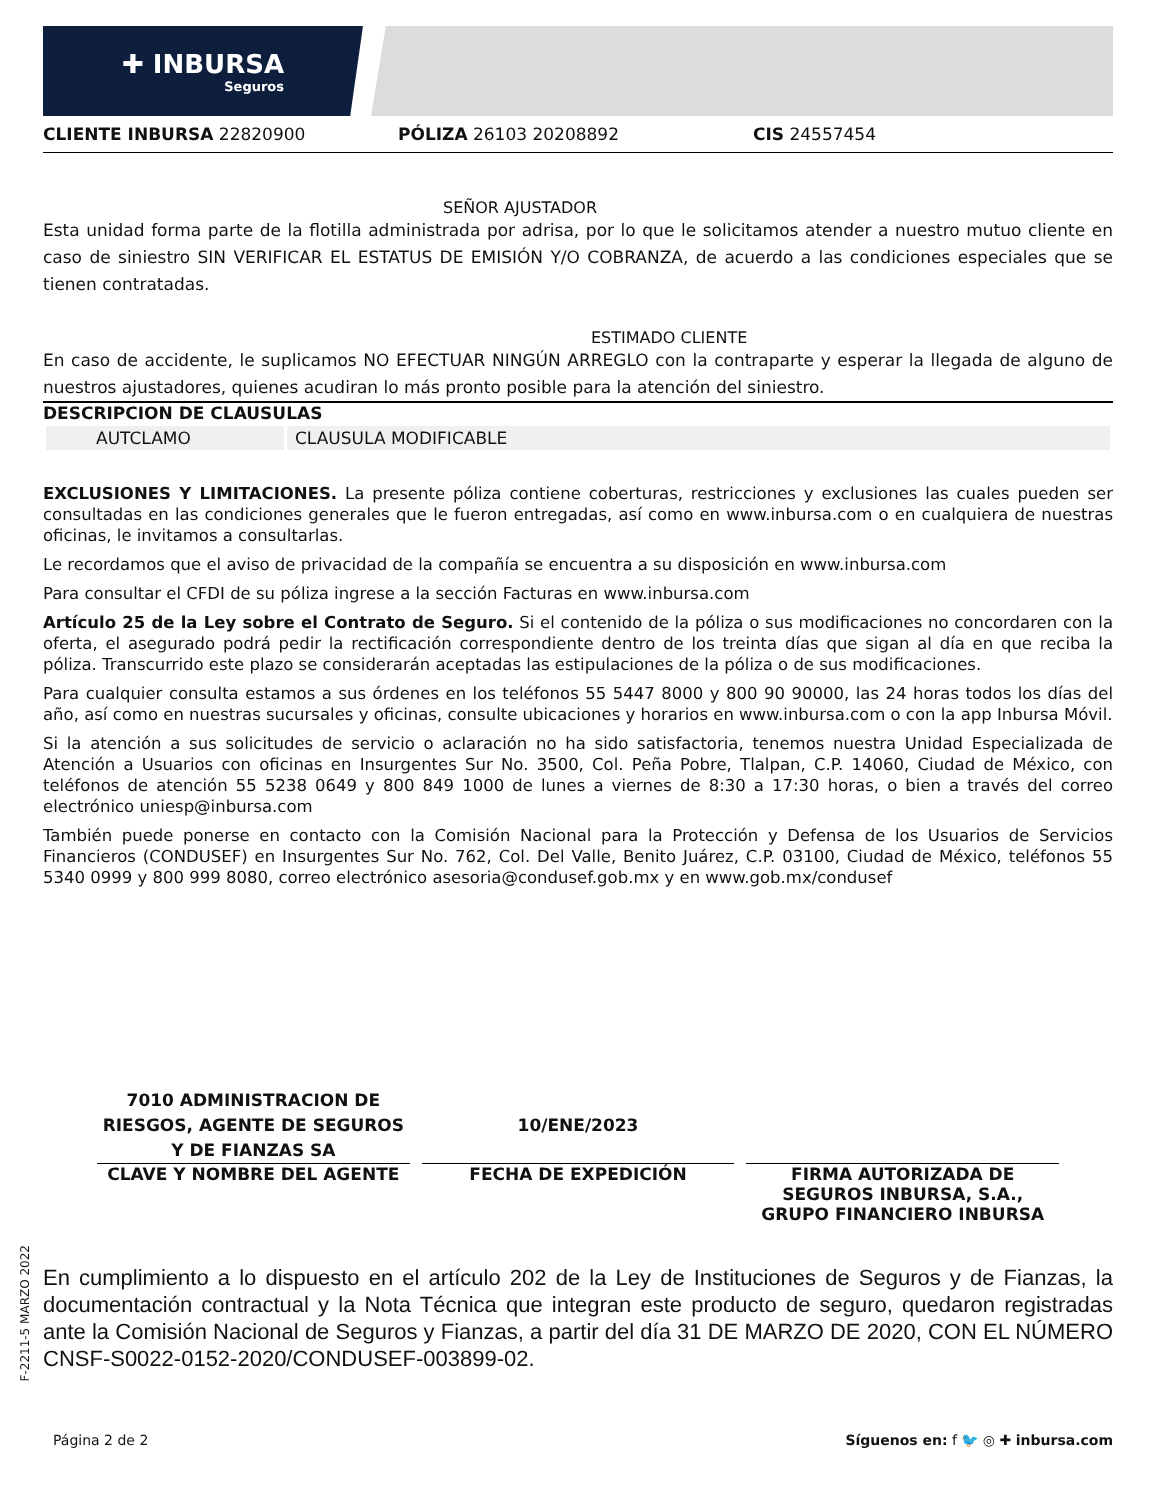✚ INBURSA
Seguros
CLIENTE INBURSA 22820900 PÓLIZA 26103 20208892 CIS 24557454
SEÑOR AJUSTADOR
Esta unidad forma parte de la flotilla administrada por adrisa, por lo que le solicitamos atender a nuestro mutuo cliente en caso de siniestro SIN VERIFICAR EL ESTATUS DE EMISIÓN Y/O COBRANZA, de acuerdo a las condiciones especiales que se tienen contratadas.
ESTIMADO CLIENTE
En caso de accidente, le suplicamos NO EFECTUAR NINGÚN ARREGLO con la contraparte y esperar la llegada de alguno de nuestros ajustadores, quienes acudiran lo más pronto posible para la atención del siniestro.
DESCRIPCION DE CLAUSULAS
| AUTCLAMO | CLAUSULA MODIFICABLE |
EXCLUSIONES Y LIMITACIONES. La presente póliza contiene coberturas, restricciones y exclusiones las cuales pueden ser consultadas en las condiciones generales que le fueron entregadas, así como en www.inbursa.com o en cualquiera de nuestras oficinas, le invitamos a consultarlas.
Le recordamos que el aviso de privacidad de la compañía se encuentra a su disposición en www.inbursa.com
Para consultar el CFDI de su póliza ingrese a la sección Facturas en www.inbursa.com
Artículo 25 de la Ley sobre el Contrato de Seguro. Si el contenido de la póliza o sus modificaciones no concordaren con la oferta, el asegurado podrá pedir la rectificación correspondiente dentro de los treinta días que sigan al día en que reciba la póliza. Transcurrido este plazo se considerarán aceptadas las estipulaciones de la póliza o de sus modificaciones.
Para cualquier consulta estamos a sus órdenes en los teléfonos 55 5447 8000 y 800 90 90000, las 24 horas todos los días del año, así como en nuestras sucursales y oficinas, consulte ubicaciones y horarios en www.inbursa.com o con la app Inbursa Móvil.
Si la atención a sus solicitudes de servicio o aclaración no ha sido satisfactoria, tenemos nuestra Unidad Especializada de Atención a Usuarios con oficinas en Insurgentes Sur No. 3500, Col. Peña Pobre, Tlalpan, C.P. 14060, Ciudad de México, con teléfonos de atención 55 5238 0649 y 800 849 1000 de lunes a viernes de 8:30 a 17:30 horas, o bien a través del correo electrónico uniesp@inbursa.com
También puede ponerse en contacto con la Comisión Nacional para la Protección y Defensa de los Usuarios de Servicios Financieros (CONDUSEF) en Insurgentes Sur No. 762, Col. Del Valle, Benito Juárez, C.P. 03100, Ciudad de México, teléfonos 55 5340 0999 y 800 999 8080, correo electrónico asesoria@condusef.gob.mx y en www.gob.mx/condusef
7010 ADMINISTRACION DE RIESGOS, AGENTE DE SEGUROS Y DE FIANZAS SA
CLAVE Y NOMBRE DEL AGENTE
10/ENE/2023
FECHA DE EXPEDICIÓN
FIRMA AUTORIZADA DE SEGUROS INBURSA, S.A., GRUPO FINANCIERO INBURSA
En cumplimiento a lo dispuesto en el artículo 202 de la Ley de Instituciones de Seguros y de Fianzas, la documentación contractual y la Nota Técnica que integran este producto de seguro, quedaron registradas ante la Comisión Nacional de Seguros y Fianzas, a partir del día 31 DE MARZO DE 2020, CON EL NÚMERO CNSF-S0022-0152-2020/CONDUSEF-003899-02.
Página 2 de 2 Síguenos en: f 🐦 ◎ ✚ inbursa.com
F-2211-5 MARZO 2022